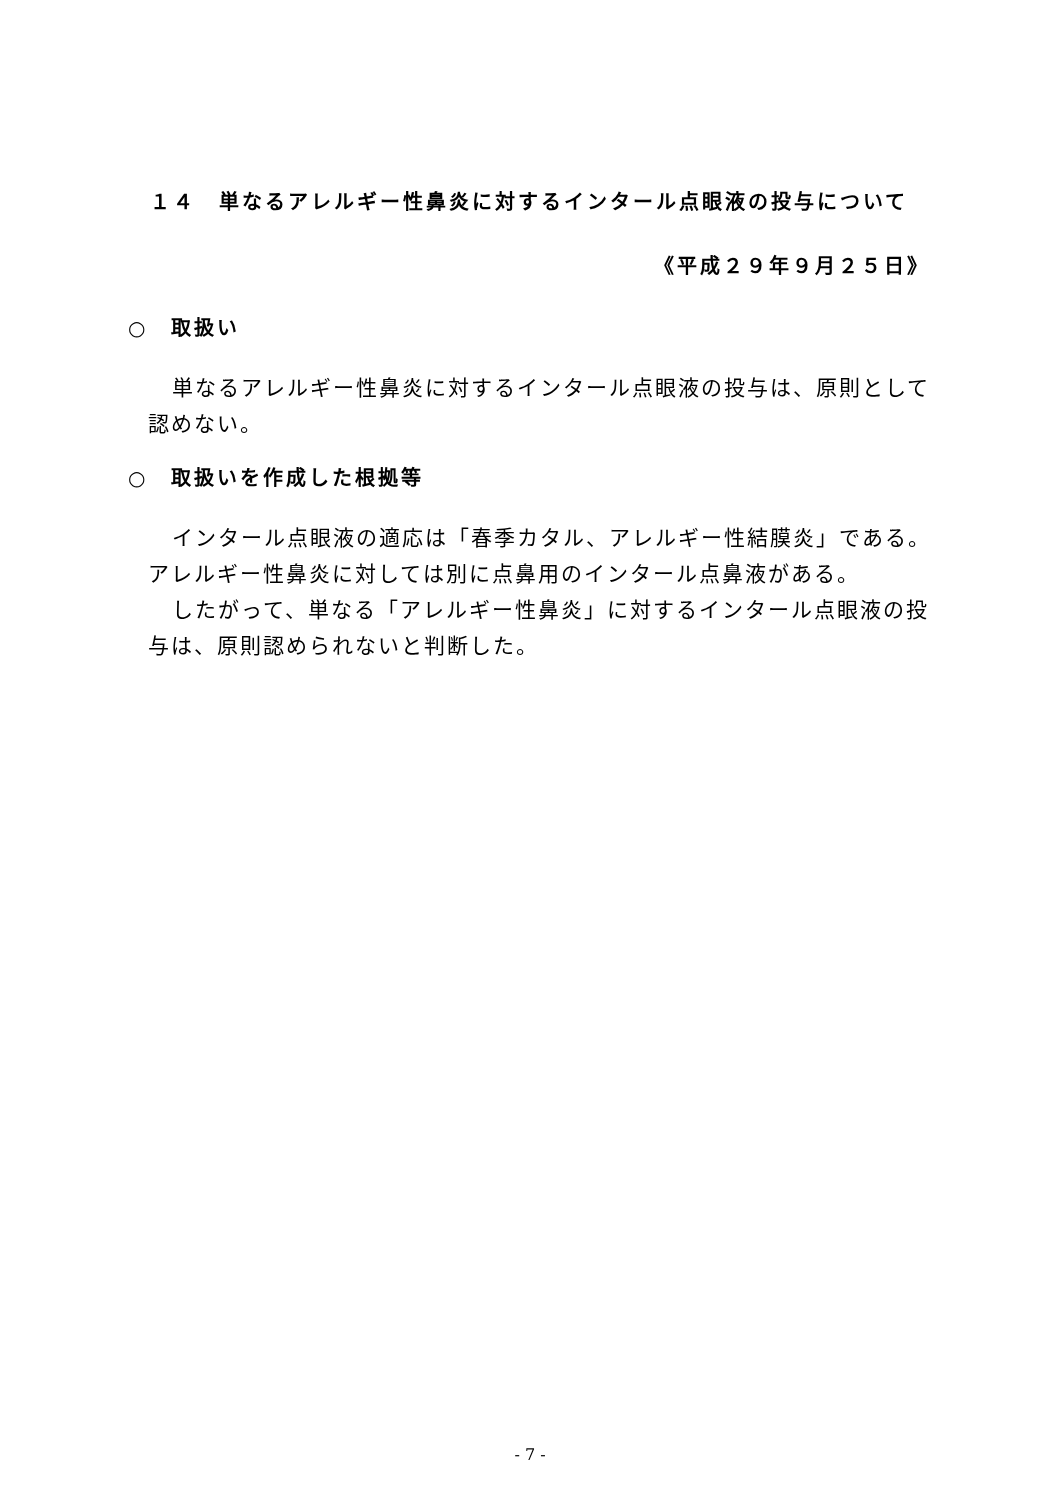１４　単なるアレルギー性鼻炎に対するインタール点眼液の投与について
《平成２９年９月２５日》
○　取扱い
単なるアレルギー性鼻炎に対するインタール点眼液の投与は、原則として認めない。
○　取扱いを作成した根拠等
インタール点眼液の適応は「春季カタル、アレルギー性結膜炎」である。アレルギー性鼻炎に対しては別に点鼻用のインタール点鼻液がある。
したがって、単なる「アレルギー性鼻炎」に対するインタール点眼液の投与は、原則認められないと判断した。
- 7 -